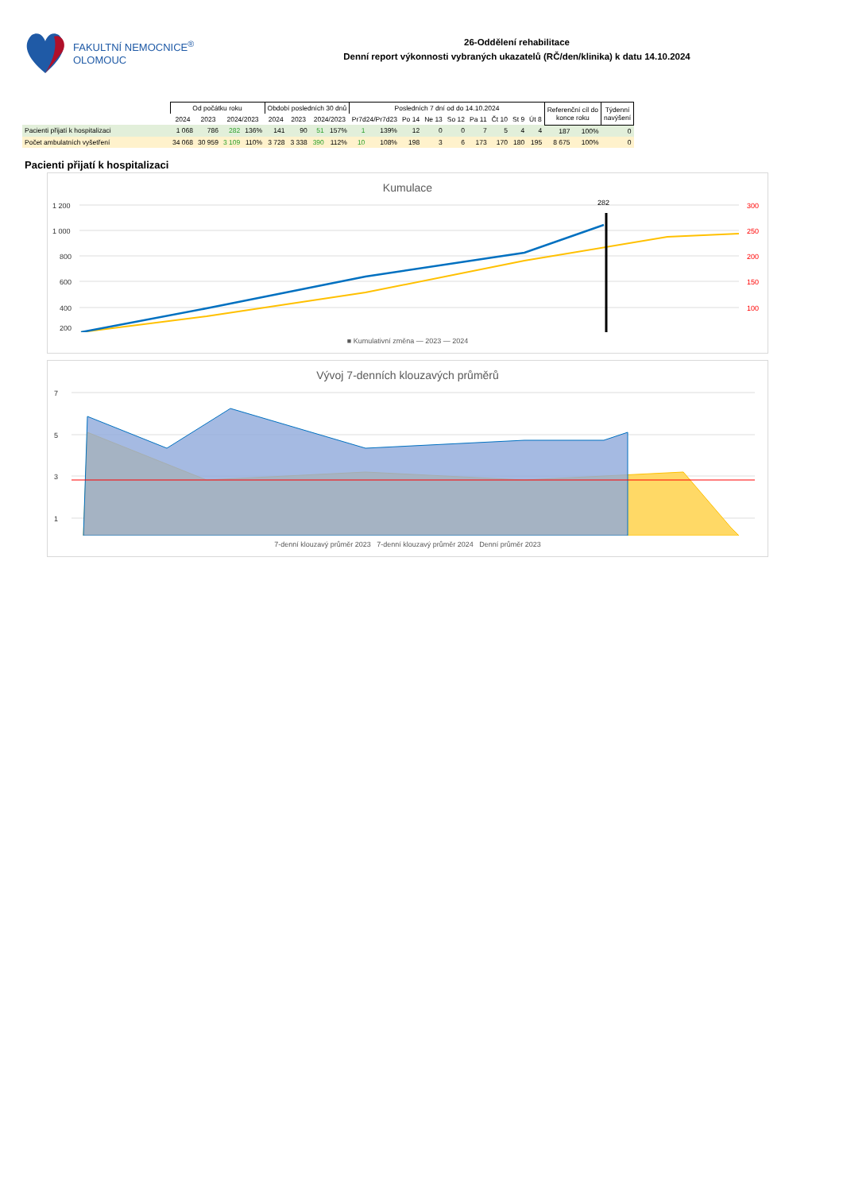FAKULTNÍ NEMOCNICE<sup>®</sup>
OLOMOUC
26-Oddělení rehabilitace
Denní report výkonnosti vybraných ukazatelů (RČ/den/klinika) k datu 14.10.2024
| | Od počátku roku | | | | Období posledních 30 dnů | | | | Posledních 7 dní od do 14.10.2024 | | | | | | | | | Referenční cíl do konce roku | | Týdenní navýšení |
| --- | --- | --- | --- | --- | --- | --- | --- | --- | --- | --- | --- | --- | --- | --- | --- | --- | --- | --- | --- | --- |
| | 2024 | 2023 | 2024/2023 | | 2024 | 2023 | 2024/2023 | | Pr7d24/Pr7d23 | | Po 14 | Ne 13 | So 12 | Pa 11 | Čt 10 | St 9 | Út 8 | | | |
| Pacienti přijatí k hospitalizaci | 1 068 | 786 | 282 | 136% | 141 | 90 | 51 | 157% | 1 | 139% | 12 | 0 | 0 | 7 | 5 | 4 | 4 | 187 | 100% | 0 |
| Počet ambulatních vyšetření | 34 068 | 30 959 | 3 109 | 110% | 3 728 | 3 338 | 390 | 112% | 10 | 108% | 198 | 3 | 6 | 173 | 170 | 180 | 195 | 8 675 | 100% | 0 |
Pacienti přijatí k hospitalizaci
Kumulace
1 200
1 000
800
600
400
200
300
250
200
150
100
282
■ Kumulativní změna — 2023 — 2024
Vývoj 7-denních klouzavých průměrů
7
5
3
1
7-denní klouzavý průměr 2023 7-denní klouzavý průměr 2024 Denní průměr 2023